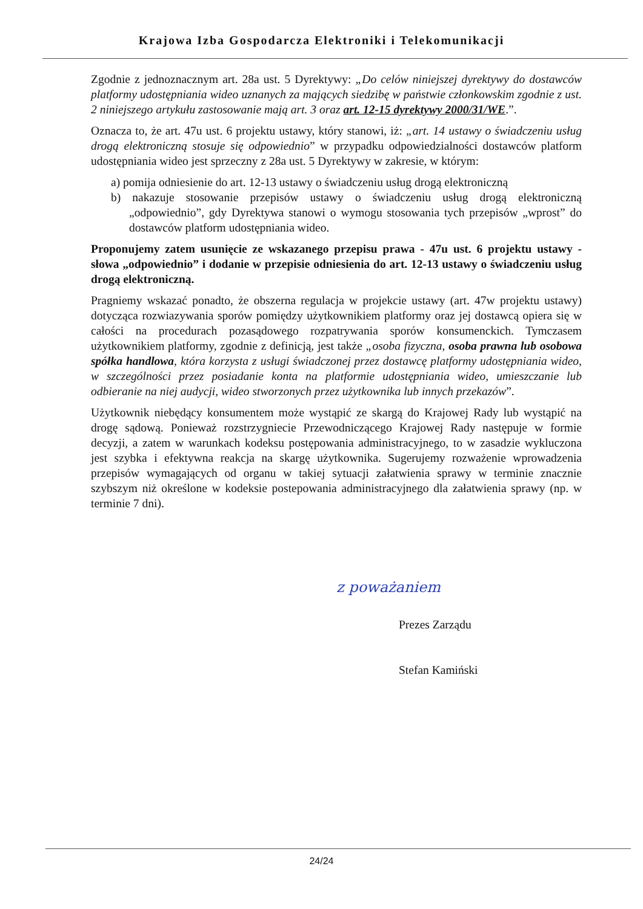Krajowa Izba Gospodarcza Elektroniki i Telekomunikacji
Zgodnie z jednoznacznym art. 28a ust. 5 Dyrektywy: „Do celów niniejszej dyrektywy do dostawców platformy udostępniania wideo uznanych za mających siedzibę w państwie członkowskim zgodnie z ust. 2 niniejszego artykułu zastosowanie mają art. 3 oraz art. 12-15 dyrektywy 2000/31/WE.”.
Oznacza to, że art. 47u ust. 6 projektu ustawy, który stanowi, iż: „art. 14 ustawy o świadczeniu usług drogą elektroniczną stosuje się odpowiednio” w przypadku odpowiedzialności dostawców platform udostępniania wideo jest sprzeczny z 28a ust. 5 Dyrektywy w zakresie, w którym:
a) pomija odniesienie do art. 12-13 ustawy o świadczeniu usług drogą elektroniczną
b) nakazuje stosowanie przepisów ustawy o świadczeniu usług drogą elektroniczną „odpowiednio”, gdy Dyrektywa stanowi o wymogu stosowania tych przepisów „wprost” do dostawców platform udostępniania wideo.
Proponujemy zatem usunięcie ze wskazanego przepisu prawa - 47u ust. 6 projektu ustawy - słowa „odpowiednio” i dodanie w przepisie odniesienia do art. 12-13 ustawy o świadczeniu usług drogą elektroniczną.
Pragniemy wskazać ponadto, że obszerna regulacja w projekcie ustawy (art. 47w projektu ustawy) dotycząca rozwiazywania sporów pomiędzy użytkownikiem platformy oraz jej dostawcą opiera się w całości na procedurach pozasądowego rozpatrywania sporów konsumenckich. Tymczasem użytkownikiem platformy, zgodnie z definicją, jest także „osoba fizyczna, osoba prawna lub osobowa spółka handlowa, która korzysta z usługi świadczonej przez dostawcę platformy udostępniania wideo, w szczególności przez posiadanie konta na platformie udostępniania wideo, umieszczanie lub odbieranie na niej audycji, wideo stworzonych przez użytkownika lub innych przekazów”.
Użytkownik niebędący konsumentem może wystąpić ze skargą do Krajowej Rady lub wystąpić na drogę sądową. Ponieważ rozstrzygniecie Przewodniczącego Krajowej Rady następuje w formie decyzji, a zatem w warunkach kodeksu postępowania administracyjnego, to w zasadzie wykluczona jest szybka i efektywna reakcja na skargę użytkownika. Sugerujemy rozważenie wprowadzenia przepisów wymagających od organu w takiej sytuacji załatwienia sprawy w terminie znacznie szybszym niż określone w kodeksie postepowania administracyjnego dla załatwienia sprawy (np. w terminie 7 dni).
z poważaniem
Prezes Zarządu
Stefan Kamiński
24/24